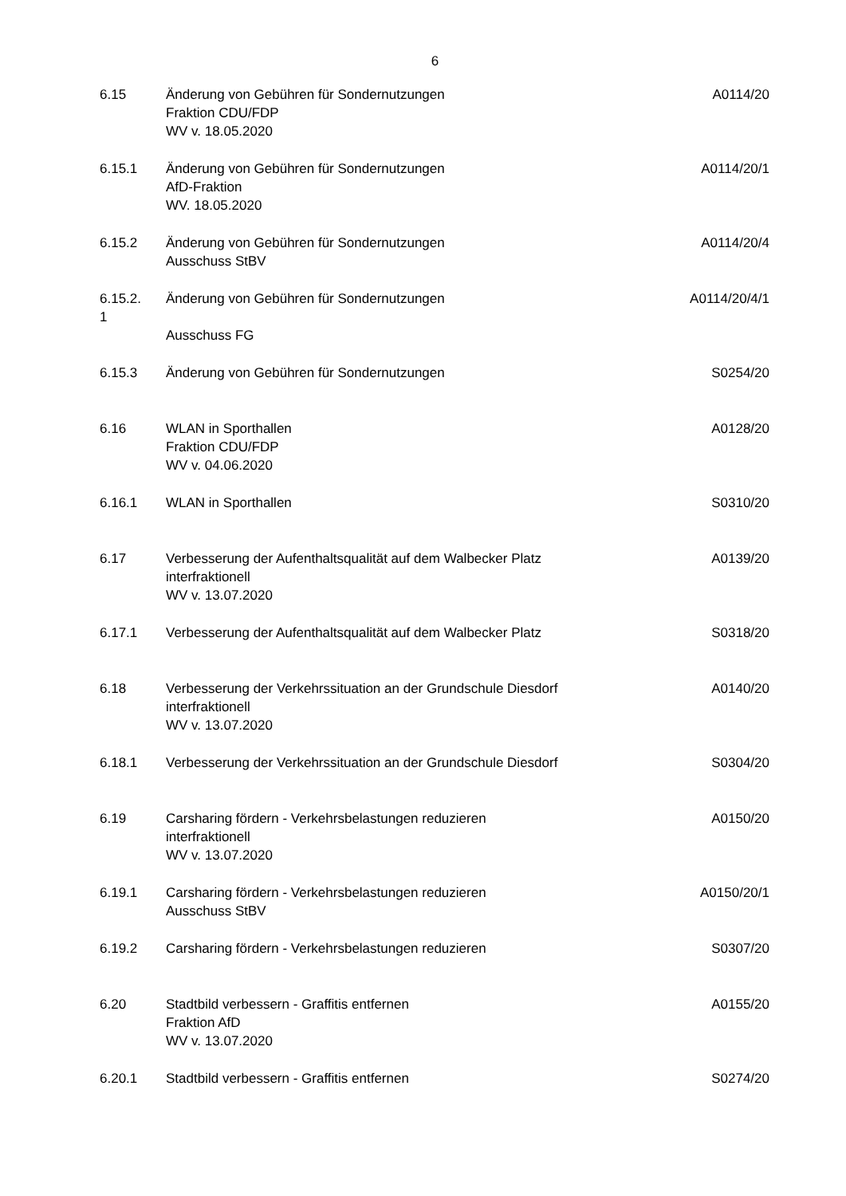6
| 6.15 | Änderung von Gebühren für Sondernutzungen Fraktion CDU/FDP WV v. 18.05.2020 | A0114/20 |
| 6.15.1 | Änderung von Gebühren für Sondernutzungen AfD-Fraktion WV. 18.05.2020 | A0114/20/1 |
| 6.15.2 | Änderung von Gebühren für Sondernutzungen Ausschuss StBV | A0114/20/4 |
| 6.15.2. 1 | Änderung von Gebühren für Sondernutzungen Ausschuss FG | A0114/20/4/1 |
| 6.15.3 | Änderung von Gebühren für Sondernutzungen | S0254/20 |
| 6.16 | WLAN in Sporthallen Fraktion CDU/FDP WV v. 04.06.2020 | A0128/20 |
| 6.16.1 | WLAN in Sporthallen | S0310/20 |
| 6.17 | Verbesserung der Aufenthaltsqualität auf dem Walbecker Platz interfraktionell WV v. 13.07.2020 | A0139/20 |
| 6.17.1 | Verbesserung der Aufenthaltsqualität auf dem Walbecker Platz | S0318/20 |
| 6.18 | Verbesserung der Verkehrssituation an der Grundschule Diesdorf interfraktionell WV v. 13.07.2020 | A0140/20 |
| 6.18.1 | Verbesserung der Verkehrssituation an der Grundschule Diesdorf | S0304/20 |
| 6.19 | Carsharing fördern - Verkehrsbelastungen reduzieren interfraktionell WV v. 13.07.2020 | A0150/20 |
| 6.19.1 | Carsharing fördern - Verkehrsbelastungen reduzieren Ausschuss StBV | A0150/20/1 |
| 6.19.2 | Carsharing fördern - Verkehrsbelastungen reduzieren | S0307/20 |
| 6.20 | Stadtbild verbessern - Graffitis entfernen Fraktion AfD WV v. 13.07.2020 | A0155/20 |
| 6.20.1 | Stadtbild verbessern - Graffitis entfernen | S0274/20 |